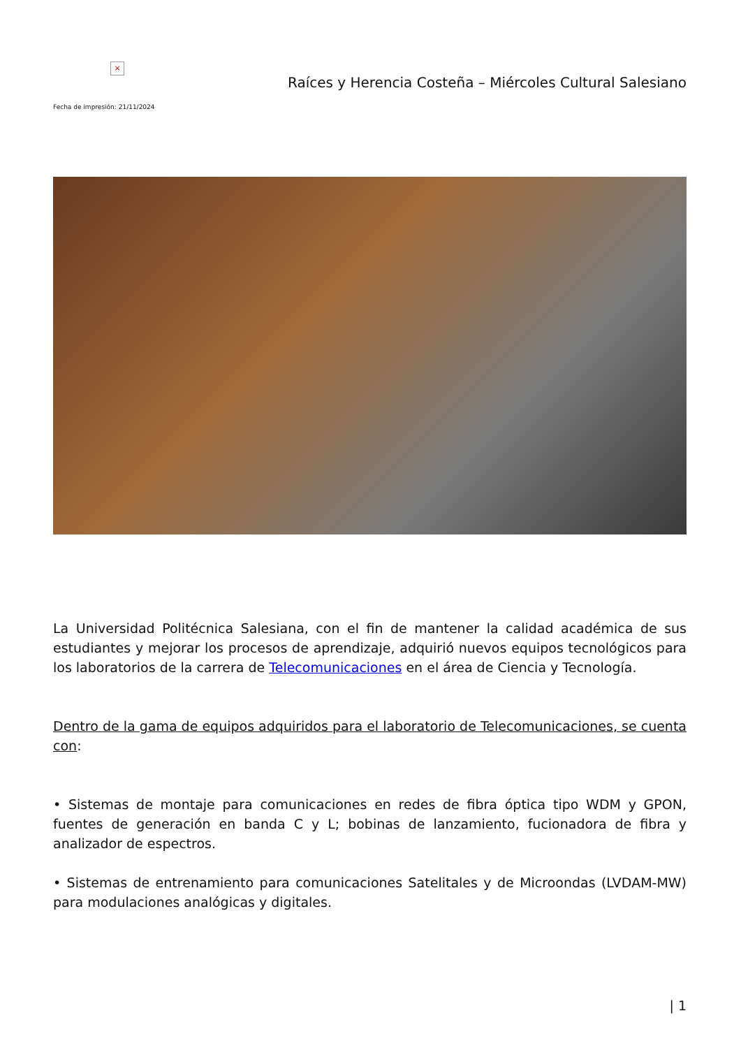×
Fecha de impresión: 21/11/2024
Raíces y Herencia Costeña – Miércoles Cultural Salesiano
La Universidad Politécnica Salesiana, con el fin de mantener la calidad académica de sus estudiantes y mejorar los procesos de aprendizaje, adquirió nuevos equipos tecnológicos para los laboratorios de la carrera de Telecomunicaciones en el área de Ciencia y Tecnología.
Dentro de la gama de equipos adquiridos para el laboratorio de Telecomunicaciones, se cuenta con:
• Sistemas de montaje para comunicaciones en redes de fibra óptica tipo WDM y GPON, fuentes de generación en banda C y L; bobinas de lanzamiento, fucionadora de fibra y analizador de espectros.
• Sistemas de entrenamiento para comunicaciones Satelitales y de Microondas (LVDAM-MW) para modulaciones analógicas y digitales.
| 1